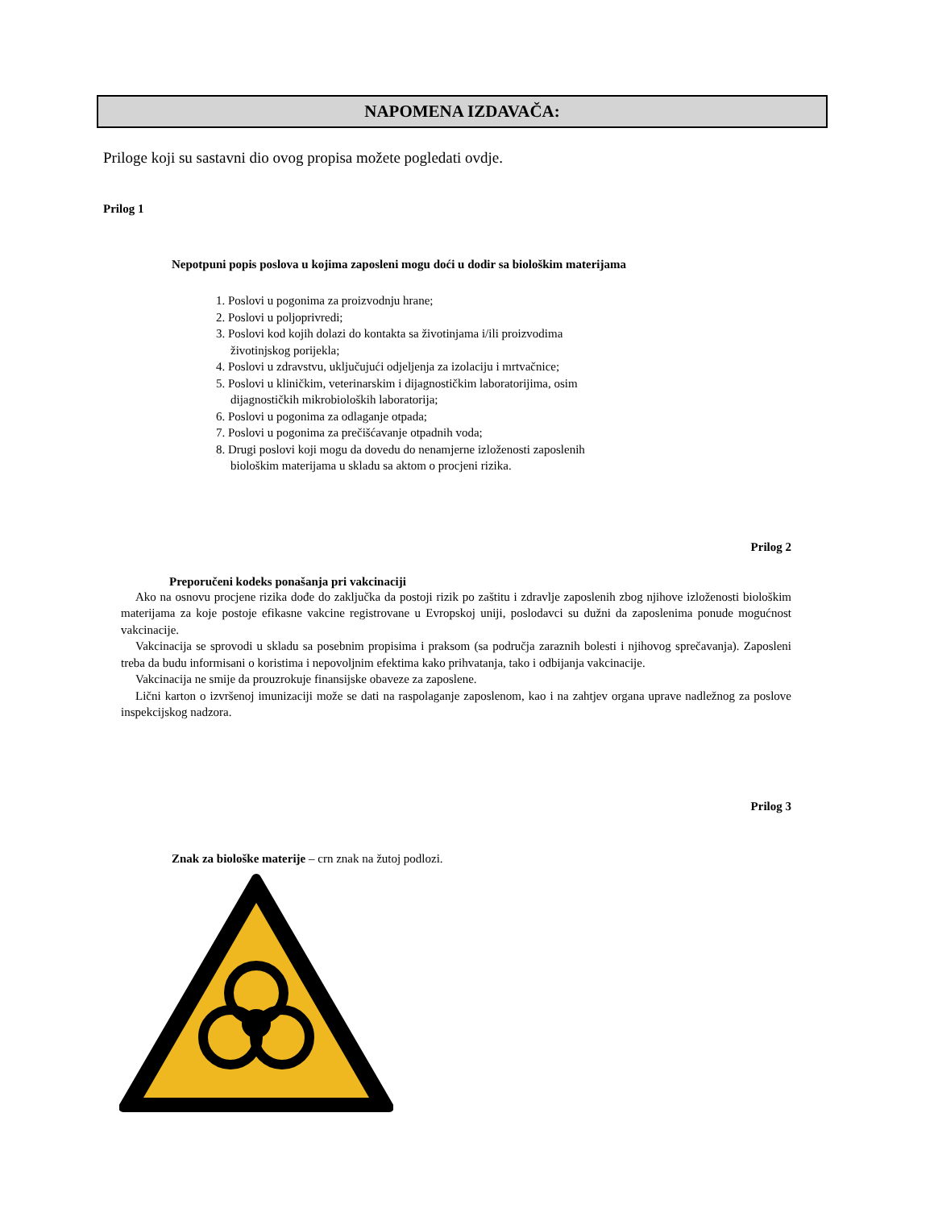NAPOMENA IZDAVAČA:
Priloge koji su sastavni dio ovog propisa možete pogledati ovdje.
Prilog 1
Nepotpuni popis poslova u kojima zaposleni mogu doći u dodir sa biološkim materijama
1. Poslovi u pogonima za proizvodnju hrane;
2. Poslovi u poljoprivredi;
3. Poslovi kod kojih dolazi do kontakta sa životinjama i/ili proizvodima
životinjskog porijekla;
4. Poslovi u zdravstvu, uključujući odjeljenja za izolaciju i mrtvačnice;
5. Poslovi u kliničkim, veterinarskim i dijagnostičkim laboratorijima, osim
dijagnostičkih mikrobioloških laboratorija;
6. Poslovi u pogonima za odlaganje otpada;
7. Poslovi u pogonima za prečišćavanje otpadnih voda;
8. Drugi poslovi koji mogu da dovedu do nenamjerne izloženosti zaposlenih
biološkim materijama u skladu sa aktom o procjeni rizika.
Prilog 2
Preporučeni kodeks ponašanja pri vakcinaciji
Ako na osnovu procjene rizika dođe do zaključka da postoji rizik po zaštitu i zdravlje zaposlenih zbog njihove izloženosti biološkim materijama za koje postoje efikasne vakcine registrovane u Evropskoj uniji, poslodavci su dužni da zaposlenima ponude mogućnost vakcinacije.
Vakcinacija se sprovodi u skladu sa posebnim propisima i praksom (sa područja zaraznih bolesti i njihovog sprečavanja). Zaposleni treba da budu informisani o koristima i nepovoljnim efektima kako prihvatanja, tako i odbijanja vakcinacije.
Vakcinacija ne smije da prouzrokuje finansijske obaveze za zaposlene.
Lični karton o izvršenoj imunizaciji može se dati na raspolaganje zaposlenom, kao i na zahtjev organa uprave nadležnog za poslove inspekcijskog nadzora.
Prilog 3
Znak za biološke materije – crn znak na žutoj podlozi.